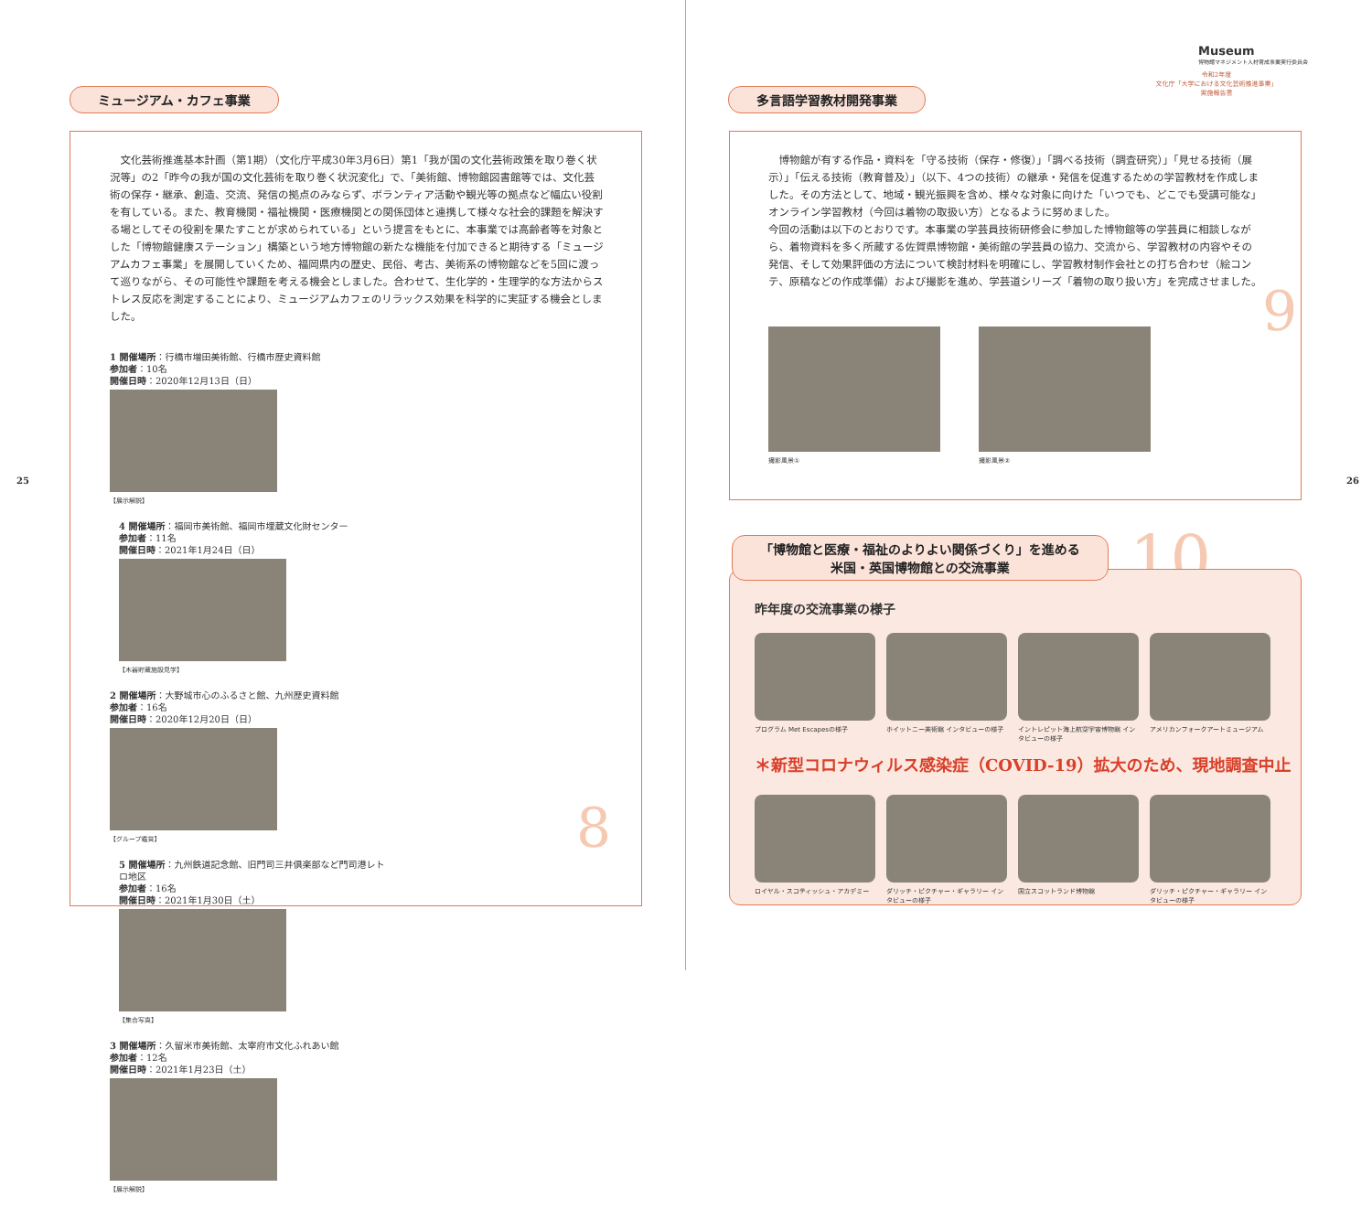25
ミュージアム・カフェ事業
　文化芸術推進基本計画（第1期）（文化庁平成30年3月6日）第1「我が国の文化芸術政策を取り巻く状況等」の2「昨今の我が国の文化芸術を取り巻く状況変化」で、「美術館、博物館図書館等では、文化芸術の保存・継承、創造、交流、発信の拠点のみならず、ボランティア活動や観光等の拠点など幅広い役割を有している。また、教育機関・福祉機関・医療機関との関係団体と連携して様々な社会的課題を解決する場としてその役割を果たすことが求められている」という提言をもとに、本事業では高齢者等を対象とした「博物館健康ステーション」構築という地方博物館の新たな機能を付加できると期待する「ミュージアムカフェ事業」を展開していくため、福岡県内の歴史、民俗、考古、美術系の博物館などを5回に渡って巡りながら、その可能性や課題を考える機会としました。合わせて、生化学的・生理学的な方法からストレス反応を測定することにより、ミュージアムカフェのリラックス効果を科学的に実証する機会としました。
1 開催場所：行橋市増田美術館、行橋市歴史資料館
参加者：10名
開催日時：2020年12月13日（日）
【展示解説】
4 開催場所：福岡市美術館、福岡市埋蔵文化財センター
参加者：11名
開催日時：2021年1月24日（日）
【木器貯蔵施設見学】
2 開催場所：大野城市心のふるさと館、九州歴史資料館
参加者：16名
開催日時：2020年12月20日（日）
【グループ鑑賞】
5 開催場所：九州鉄道記念館、旧門司三井倶楽部など門司港レトロ地区
参加者：16名
開催日時：2021年1月30日（土）
【集合写真】
3 開催場所：久留米市美術館、太宰府市文化ふれあい館
参加者：12名
開催日時：2021年1月23日（土）
【展示解説】
8
Museum
博物館マネジメント人材育成事業実行委員会
令和2年度
文化庁「大学における文化芸術推進事業」
実施報告書
多言語学習教材開発事業
　博物館が有する作品・資料を「守る技術（保存・修復）」「調べる技術（調査研究）」「見せる技術（展示）」「伝える技術（教育普及）」（以下、4つの技術）の継承・発信を促進するための学習教材を作成しました。その方法として、地域・観光振興を含め、様々な対象に向けた「いつでも、どこでも受講可能な」オンライン学習教材（今回は着物の取扱い方）となるように努めました。
今回の活動は以下のとおりです。本事業の学芸員技術研修会に参加した博物館等の学芸員に相談しながら、着物資料を多く所蔵する佐賀県博物館・美術館の学芸員の協力、交流から、学習教材の内容やその発信、そして効果評価の方法について検討材料を明確にし、学習教材制作会社との打ち合わせ（絵コンテ、原稿などの作成準備）および撮影を進め、学芸道シリーズ「着物の取り扱い方」を完成させました。
撮影風景① 撮影風景②
9
10
「博物館と医療・福祉のよりよい関係づくり」を進める
米国・英国博物館との交流事業
昨年度の交流事業の様子
プログラム Met Escapesの様子
ホイットニー美術館 インタビューの様子
イントレピット海上航空宇宙博物館 インタビューの様子
アメリカンフォークアートミュージアム
＊新型コロナウィルス感染症（COVID-19）拡大のため、現地調査中止
ロイヤル・スコティッシュ・アカデミー
ダリッチ・ピクチャー・ギャラリー インタビューの様子
国立スコットランド博物館
ダリッチ・ピクチャー・ギャラリー インタビューの様子
26